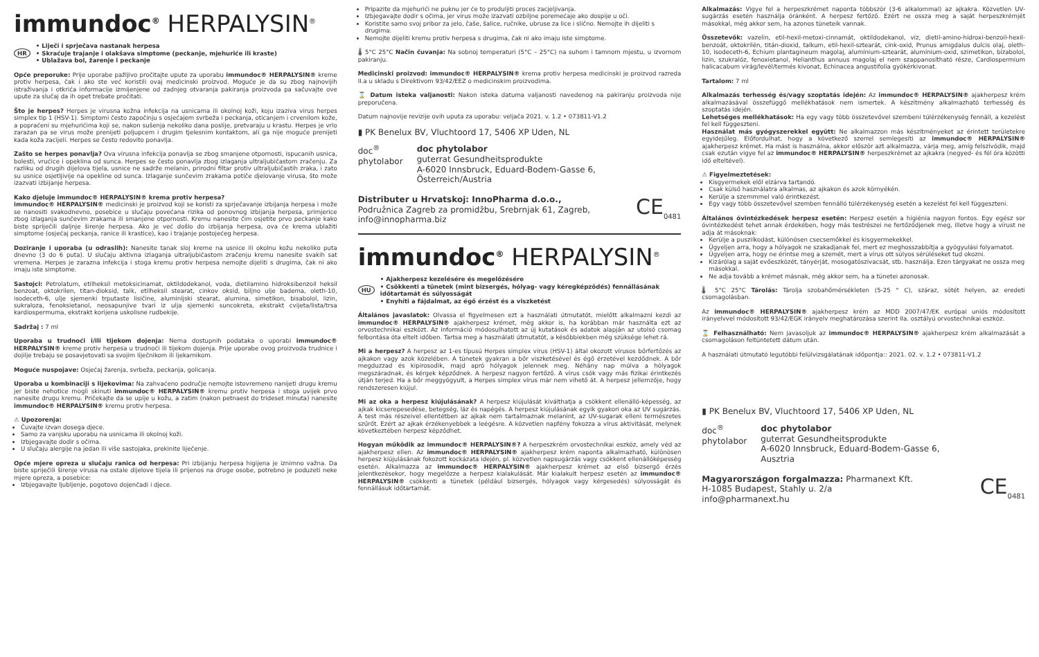immundoc<sup>®</sup> HERPALYSIN<sup>®</sup>
HR
• Liječi i sprječava nastanak herpesa
• Skraćuje trajanje i olakšava simptome (peckanje, mjehuriće ili kraste)
• Ublažava bol, žarenje i peckanje
Opće preporuke: Prije uporabe pažljivo pročitajte upute za uporabu immundoc® HERPALYSIN® kreme protiv herpesa, čak i ako ste već koristili ovaj medicinski proizvod. Moguće je da su zbog najnovijih istraživanja i otkrića informacije izmijenjene od zadnjeg otvaranja pakiranja proizvoda pa sačuvajte ove upute za slučaj da ih opet trebate pročitati.
Što je herpes? Herpes je virusna kožna infekcija na usnicama ili okolnoj koži, koju izaziva virus herpes simplex tip 1 (HSV-1). Simptomi često započinju s osjećajem svrbeža i peckanja, oticanjem i crvenilom kože, a popraćeni su mjehurićima koji se, nakon sušenja nekoliko dana poslije, pretvaraju u krastu. Herpes je vrlo zarazan pa se virus može prenijeti poljupcem i drugim tjelesnim kontaktom, ali ga nije moguće prenijeti kada koža zacijeli. Herpes se često redovito ponavlja.
Zašto se herpes ponavlja? Ova virusna infekcija ponavlja se zbog smanjene otpornosti, ispucanih usnica, bolesti, vrućice i opeklina od sunca. Herpes se često ponavlja zbog izlaganja ultraljubičastom zračenju. Za razliku od drugih dijelova tijela, usnice ne sadrže melanin, prirodni filtar protiv ultraljubičastih zraka, i zato su usnice osjetljivije na opekline od sunca. Izlaganje sunčevim zrakama potiče djelovanje virusa, što može izazvati izbijanje herpesa.
Kako djeluje immundoc® HERPALYSIN® krema protiv herpesa?
immundoc® HERPALYSIN® medicinski je proizvod koji se koristi za sprječavanje izbijanja herpesa i može se nanositi svakodnevno, posebice u slučaju povećana rizika od ponovnog izbijanja herpesa, primjerice zbog izlaganja sunčevim zrakama ili smanjene otpornosti. Kremu nanesite čim osjetite prvo peckanje kako biste spriječili daljnje širenje herpesa. Ako je već došlo do izbijanja herpesa, ova će krema ublažiti simptome (osjećaj peckanja, ranice ili krastice), kao i trajanje postojećeg herpesa.
Doziranje i uporaba (u odraslih): Nanesite tanak sloj kreme na usnice ili okolnu kožu nekoliko puta dnevno (3 do 6 puta). U slučaju aktivna izlaganja ultraljubičastom zračenju kremu nanesite svakih sat vremena. Herpes je zarazna infekcija i stoga kremu protiv herpesa nemojte dijeliti s drugima, čak ni ako imaju iste simptome.
Sastojci: Petrolatum, etilheksil metoksicinamat, oktildodekanol, voda, dietilamino hidroksibenzoil heksil benzoat, oktokrilen, titan-dioksid, talk, etilheksil stearat, cinkov oksid, biljno ulje badema, oleth-10, isodeceth-6, ulje sjemenki trputaste lisičine, aluminijski stearat, alumina, simetikon, bisabolol, lizin, sukraloza, fenoksietanol, neosapunjive tvari iz ulja sjemenki suncokreta, ekstrakt cvijeta/lista/trsa kardiospermuma, ekstrakt korijena uskolisne rudbekije.
Sadržaj : 7 ml
Uporaba u trudnoći i/ili tijekom dojenja: Nema dostupnih podataka o uporabi immundoc® HERPALYSIN® kreme protiv herpesa u trudnoći ili tijekom dojenja. Prije uporabe ovog proizvoda trudnice i dojilje trebaju se posavjetovati sa svojim liječnikom ili ljekarnikom.
Moguće nuspojave: Osjećaj žarenja, svrbeža, peckanja, golicanja.
Uporaba u kombinaciji s lijekovima: Na zahvaćeno područje nemojte istovremeno nanijeti drugu kremu jer biste nehotice mogli skinuti immundoc® HERPALYSIN® kremu protiv herpesa i stoga uvijek prvo nanesite drugu kremu. Pričekajte da se upije u kožu, a zatim (nakon petnaest do trideset minuta) nanesite immundoc® HERPALYSIN® kremu protiv herpesa.
⚠ Upozorenja:
Čuvajte izvan dosega djece.
Samo za vanjsku uporabu na usnicama ili okolnoj koži.
Izbjegavajte dodir s očima.
U slučaju alergije na jedan ili više sastojaka, prekinite liječenje.
Opće mjere opreza u slučaju ranica od herpesa: Pri izbijanju herpesa higijena je iznimno važna. Da biste spriječili širenje virusa na ostale dijelove tijela ili prijenos na druge osobe, potrebno je poduzeti neke mjere opreza, a posebice:
Izbjegavajte ljubljenje, pogotovo dojenčadi i djece.
Pripazite da mjehurići ne puknu jer će to produljiti proces zacjeljivanja.
Izbjegavajte dodir s očima, jer virus može izazvati ozbiljne poremećaje ako dospije u oči.
Koristite samo svoj pribor za jelo, čaše, šalice, ručnike, ubruse za lice i slično. Nemojte ih dijeliti s drugima.
Nemojte dijeliti kremu protiv herpesa s drugima, čak ni ako imaju iste simptome.
🌡 5°C 25°C Način čuvanja: Na sobnoj temperaturi (5°C – 25°C) na suhom i tamnom mjestu, u izvornom pakiranju.
Medicinski proizvod: immundoc® HERPALYSIN® krema protiv herpesa medicinski je proizvod razreda II.a u skladu s Direktivom 93/42/EEZ o medicinskim proizvodima.
⌛ Datum isteka valjanosti: Nakon isteka datuma valjanosti navedenog na pakiranju proizvoda nije preporučena.
Datum najnovije revizije ovih uputa za uporabu: veljača 2021. v. 1.2 • 073811-V1.2
▮ PK Benelux BV, Vluchtoord 17, 5406 XP Uden, NL
doc<sup>®</sup>
phytolabor
doc phytolabor
guterrat Gesundheitsprodukte
A-6020 Innsbruck, Eduard-Bodem-Gasse 6,
Österreich/Austria
Distributer u Hrvatskoj: InnoPharma d.o.o.,
Podružnica Zagreb za promidžbu, Srebrnjak 61, Zagreb,
info@innopharma.biz
CE<sub>0481</sub>
immundoc<sup>®</sup> HERPALYSIN<sup>®</sup>
HU
• Ajakherpesz kezelésére és megelőzésére
• Csökkenti a tünetek (mint bizsergés, hólyag- vagy kéregképződés) fennállásának időtartamát és súlyosságát
• Enyhíti a fájdalmat, az égő érzést és a viszketést
Általános javaslatok: Olvassa el figyelmesen ezt a használati útmutatót, mielőtt alkalmazni kezdi az immundoc® HERPALYSIN® ajakherpesz krémet, még akkor is, ha korábban már használta ezt az orvostechnikai eszközt. Az információ módosulhatott az új kutatások és adatok alapján az utolsó csomag felbontása óta eltelt időben. Tartsa meg a használati útmutatót, a későbbiekben még szüksége lehet rá.
Mi a herpesz? A herpesz az 1-es típusú Herpes simplex vírus (HSV-1) által okozott vírusos bőrfertőzés az ajkakon vagy azok közelében. A tünetek gyakran a bőr viszketésével és égő érzetével kezdődnek. A bőr megduzzad és kipirosodik, majd apró hólyagok jelennek meg. Néhány nap múlva a hólyagok megszáradnak, és kérgek képződnek. A herpesz nagyon fertőző. A vírus csók vagy más fizikai érintkezés útján terjed. Ha a bőr meggyógyult, a Herpes simplex vírus már nem vihető át. A herpesz jellemzője, hogy rendszeresen kiújul.
Mi az oka a herpesz kiújulásának? A herpesz kiújulását kiválthatja a csökkent ellenálló-képesség, az ajkak kicserepesedése, betegség, láz és napégés. A herpesz kiújulásának egyik gyakori oka az UV sugárzás. A test más részeivel ellentétben az ajkak nem tartalmaznak melanint, az UV-sugarak elleni természetes szűrőt. Ezért az ajkak érzékenyebbek a leégésre. A közvetlen napfény fokozza a vírus aktivitását, melynek következtében herpesz képződhet.
Hogyan működik az immundoc® HERPALYSIN®? A herpeszkrém orvostechnikai eszköz, amely véd az ajakherpesz ellen. Az immundoc® HERPALYSIN® ajakherpesz krém naponta alkalmazható, különösen herpesz kiújulásának fokozott kockázata idején, pl. közvetlen napsugárzás vagy csökkent ellenállóképesség esetén. Alkalmazza az immundoc® HERPALYSIN® ajakherpesz krémet az első bizsergő érzés jelentkezésekor, hogy megelőzze a herpesz kialakulását. Már kialakult herpesz esetén az immundoc® HERPALYSIN® csökkenti a tünetek (például bizsergés, hólyagok vagy kérgesedés) súlyosságát és fennállásuk időtartamát.
Alkalmazás: Vigye fel a herpeszkrémet naponta többször (3-6 alkalommal) az ajkakra. Közvetlen UV-sugárzás esetén használja óránként. A herpesz fertőző. Ezért ne ossza meg a saját herpeszkrémjét másokkal, még akkor sem, ha azonos tüneteik vannak.
Összetevők: vazelin, etil-hexil-metoxi-cinnamát, oktildodekanol, víz, dietil-amino-hidroxi-benzoil-hexil-benzoát, oktokrilén, titán-dioxid, talkum, etil-hexil-sztearát, cink-oxid, Prunus amigdalus dulcis olaj, oleth-10, isodeceth-6, Echium plantagineum magolaj, alumínium-sztearát, alumínium-oxid, szimetikon, bizabolol, lizin, szukralóz, fenoxietanol, Helianthus annuus magolaj el nem szappanosítható része, Cardiospermium halicacabum virág/levél/termés kivonat, Echinacea angustifolia gyökérkivonat.
Tartalom: 7 ml
Alkalmazás terhesség és/vagy szoptatás idején: Az immundoc® HERPALYSIN® ajakherpesz krém alkalmazásával összefüggő mellékhatások nem ismertek. A készítmény alkalmazható terhesség és szoptatás idején.
Lehetséges mellékhatások: Ha egy vagy több összetevővel szembeni túlérzékenység fennáll, a kezelést fel kell függeszteni.
Használat más gyógyszerekkel együtt: Ne alkalmazzon más készítményeket az érintett területekre egyidejűleg. Előfordulhat, hogy a következő szerrel semlegesíti az immundoc® HERPALYSIN® ajakherpesz krémet. Ha mást is használna, akkor először azt alkalmazza, várja meg, amíg felszívódik, majd csak ezután vigye fel az immundoc® HERPALYSIN® herpeszkrémet az ajkakra (negyed- és fél óra közötti idő elteltével).
⚠ Figyelmeztetések:
Kisgyermekek elől elzárva tartandó.
Csak külső használatra alkalmas, az ajkakon és azok környékén.
Kerülje a szemmmel való érintkezést.
Egy vagy több összetevővel szemben fennálló túlérzékenység esetén a kezelést fel kell függeszteni.
Általános óvintézkedések herpesz esetén: Herpesz esetén a higiénia nagyon fontos. Egy egész sor óvintézkedést tehet annak érdekében, hogy más testrészei ne fertőződjenek meg, illetve hogy a vírust ne adja át másoknak:
Kerülje a puszilkodást, különösen csecsemőkkel és kisgyermekekkel.
Ügyeljen arra, hogy a hólyagok ne szakadjanak fel, mert ez meghosszabbítja a gyógyulási folyamatot.
Ügyeljen arra, hogy ne érintse meg a szemét, mert a vírus ott súlyos sérüléseket tud okozni.
Kizárólag a saját evőeszközét, tányérját, mosogatószivacsát, stb. használja. Ezen tárgyakat ne ossza meg másokkal.
Ne adja tovább a krémet másnak, még akkor sem, ha a tünetei azonosak.
🌡 5°C 25°C Tárolás: Tárolja szobahőmérsékleten (5-25 ° C), száraz, sötét helyen, az eredeti csomagolásban.
Az immundoc® HERPALYSIN® ajakherpesz krém az MDD 2007/47/EK európai uniós módosított irányelvvel módosított 93/42/EGK irányelv meghatározása szerint IIa. osztályú orvostechnikai eszköz.
⌛ Felhasználható: Nem javasoljuk az immundoc® HERPALYSIN® ajakherpesz krém alkalmazását a csomagoláson feltüntetett dátum után.
A használati útmutató legutóbbi felülvizsgálatának időpontja:: 2021. 02. v. 1.2 • 073811-V1.2
▮ PK Benelux BV, Vluchtoord 17, 5406 XP Uden, NL
doc<sup>®</sup>
phytolabor
doc phytolabor
guterrat Gesundheitsprodukte
A-6020 Innsbruck, Eduard-Bodem-Gasse 6,
Ausztria
Magyarországon forgalmazza: Pharmanext Kft.
H-1085 Budapest, Stahly u. 2/a
info@pharmanext.hu
CE<sub>0481</sub>